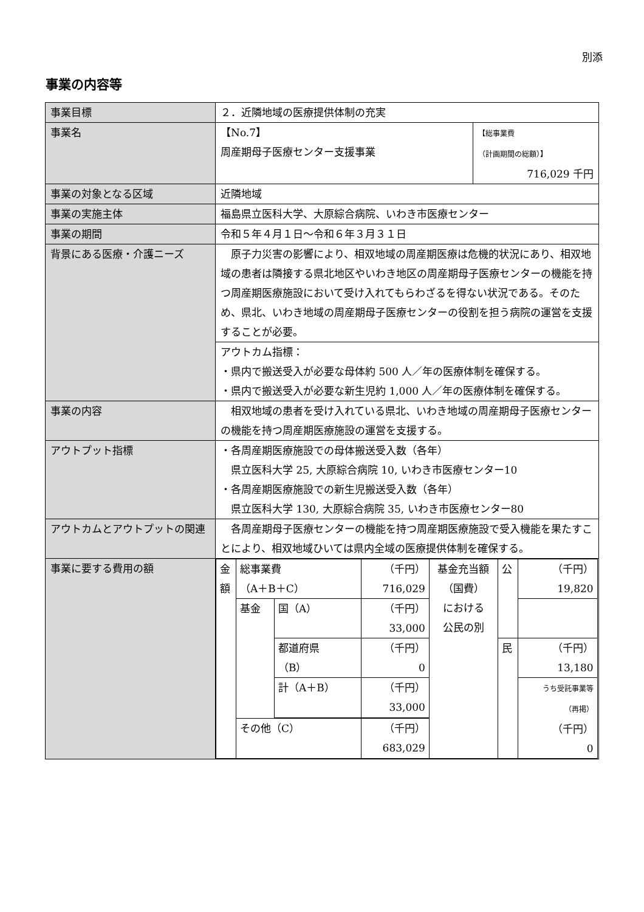別添
事業の内容等
| 事業目標 | ２．近隣地域の医療提供体制の充実 | |
| 事業名 | 【No.7】 周産期母子医療センター支援事業 | 【総事業費 （計画期間の総額）】 716,029 千円 |
| 事業の対象となる区域 | 近隣地域 | |
| 事業の実施主体 | 福島県立医科大学、大原綜合病院、いわき市医療センター | |
| 事業の期間 | 令和５年４月１日～令和６年３月３１日 | |
| 背景にある医療・介護ニーズ | 原子力災害の影響により、相双地域の周産期医療は危機的状況にあり、相双地域の患者は隣接する県北地区やいわき地区の周産期母子医療センターの機能を持つ周産期医療施設において受け入れてもらわざるを得ない状況である。そのため、県北、いわき地域の周産期母子医療センターの役割を担う病院の運営を支援することが必要。 | |
| | アウトカム指標： ・県内で搬送受入が必要な母体約 500 人／年の医療体制を確保する。 ・県内で搬送受入が必要な新生児約 1,000 人／年の医療体制を確保する。 | |
| 事業の内容 | 相双地域の患者を受け入れている県北、いわき地域の周産期母子医療センターの機能を持つ周産期医療施設の運営を支援する。 | |
| アウトプット指標 | ・各周産期医療施設での母体搬送受入数（各年） 県立医科大学 25, 大原綜合病院 10, いわき市医療センター10 ・各周産期医療施設での新生児搬送受入数（各年） 県立医科大学 130, 大原綜合病院 35, いわき市医療センター80 | |
| アウトカムとアウトプットの関連 | 各周産期母子医療センターの機能を持つ周産期医療施設で受入機能を果たすことにより、相双地域ひいては県内全域の医療提供体制を確保する。 | |
| 事業に要する費用の額 | / 金額 / 総事業費 （A＋B＋C） / / （千円） 716,029 / 基金充当額 （国費） における 公民の別 / 公 / （千円） 19,820 / / / / 基金 / 国（A） / （千円） 33,000 / / / / / / / / 都道府県 （B） / （千円） 0 / / 民 / （千円） 13,180 / / / / / 計（A＋B） / （千円） 33,000 / / / うち受託事業等 （再掲） （千円） 0 / / / / その他（C） / / （千円） 683,029 / / / / / | |